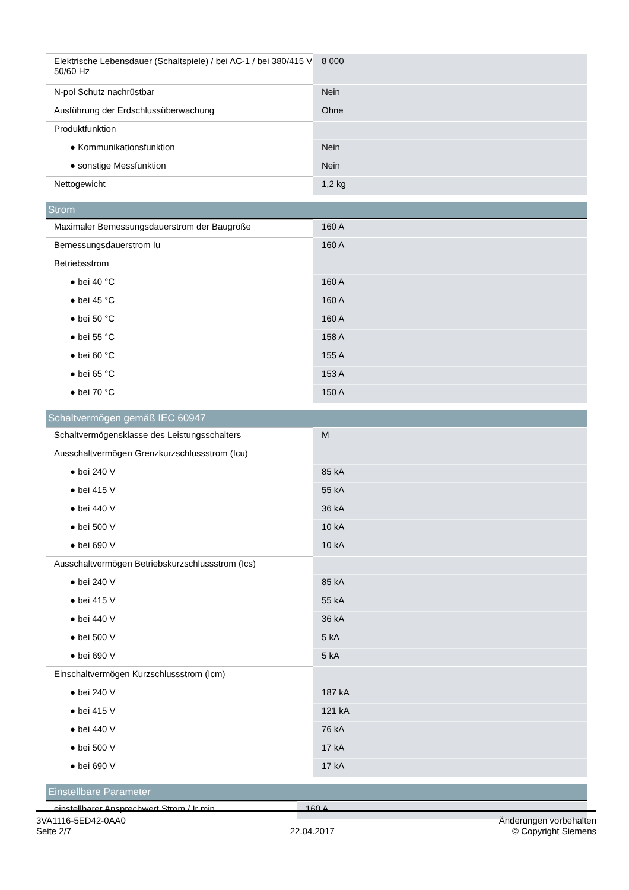| Elektrische Lebensdauer (Schaltspiele) / bei AC-1 / bei 380/415 V 50/60 Hz | 8 000 |
| N-pol Schutz nachrüstbar | Nein |
| Ausführung der Erdschlussüberwachung | Ohne |
| Produktfunktion | |
| ● Kommunikationsfunktion | Nein |
| ● sonstige Messfunktion | Nein |
| Nettogewicht | 1,2 kg |
Strom
| Maximaler Bemessungsdauerstrom der Baugröße | 160 A |
| Bemessungsdauerstrom Iu | 160 A |
| Betriebsstrom | |
| ● bei 40 °C | 160 A |
| ● bei 45 °C | 160 A |
| ● bei 50 °C | 160 A |
| ● bei 55 °C | 158 A |
| ● bei 60 °C | 155 A |
| ● bei 65 °C | 153 A |
| ● bei 70 °C | 150 A |
Schaltvermögen gemäß IEC 60947
| Schaltvermögensklasse des Leistungsschalters | M |
| Ausschaltvermögen Grenzkurzschlussstrom (Icu) | |
| ● bei 240 V | 85 kA |
| ● bei 415 V | 55 kA |
| ● bei 440 V | 36 kA |
| ● bei 500 V | 10 kA |
| ● bei 690 V | 10 kA |
| Ausschaltvermögen Betriebskurzschlussstrom (Ics) | |
| ● bei 240 V | 85 kA |
| ● bei 415 V | 55 kA |
| ● bei 440 V | 36 kA |
| ● bei 500 V | 5 kA |
| ● bei 690 V | 5 kA |
| Einschaltvermögen Kurzschlussstrom (Icm) | |
| ● bei 240 V | 187 kA |
| ● bei 415 V | 121 kA |
| ● bei 440 V | 76 kA |
| ● bei 500 V | 17 kA |
| ● bei 690 V | 17 kA |
Einstellbare Parameter
| einstellbarer Ansprechwert Strom / Ir min. | 160 A |
3VA1116-5ED42-0AA0
Seite 2/7
22.04.2017
Änderungen vorbehalten
© Copyright Siemens